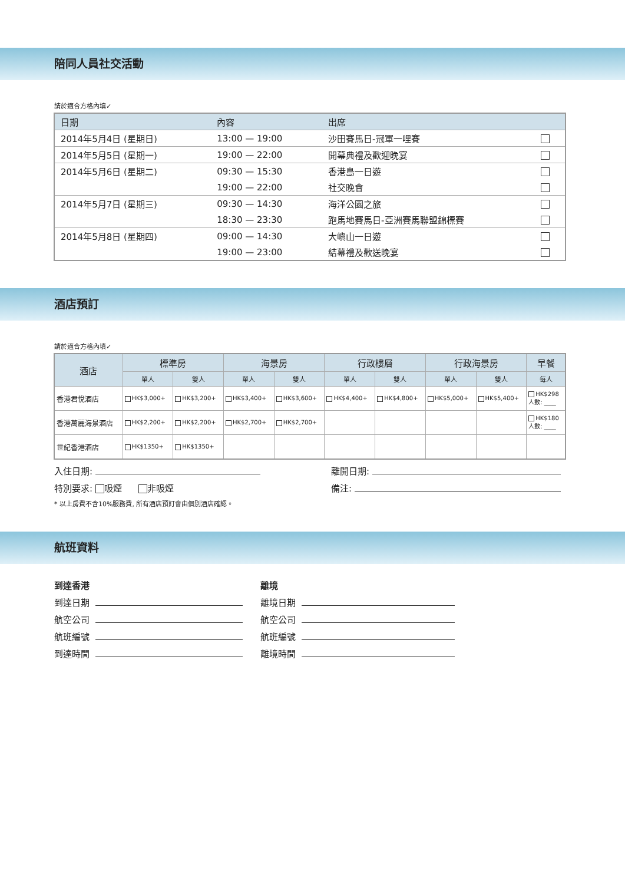陪同人員社交活動
請於適合方格內填✓
| 日期 | 內容 | 出席 | |
| --- | --- | --- | --- |
| 2014年5月4日 (星期日) | 13:00 — 19:00 | 沙田賽馬日-冠軍一哩賽 | |
| 2014年5月5日 (星期一) | 19:00 — 22:00 | 開幕典禮及歡迎晚宴 | |
| 2014年5月6日 (星期二) | 09:30 — 15:30 | 香港島一日遊 | |
| | 19:00 — 22:00 | 社交晚會 | |
| 2014年5月7日 (星期三) | 09:30 — 14:30 | 海洋公園之旅 | |
| | 18:30 — 23:30 | 跑馬地賽馬日-亞洲賽馬聯盟錦標賽 | |
| 2014年5月8日 (星期四) | 09:00 — 14:30 | 大嶼山一日遊 | |
| | 19:00 — 23:00 | 結幕禮及歡送晚宴 | |
酒店預訂
請於適合方格內填✓
| 酒店 | 標準房 | | 海景房 | | 行政樓層 | | 行政海景房 | | 早餐 |
| --- | --- | --- | --- | --- | --- | --- | --- | --- | --- |
| | 單人 | 雙人 | 單人 | 雙人 | 單人 | 雙人 | 單人 | 雙人 | 每人 |
| 香港君悅酒店 | HK$3,000+ | HK$3,200+ | HK$3,400+ | HK$3,600+ | HK$4,400+ | HK$4,800+ | HK$5,000+ | HK$5,400+ | HK$298 人數: ____ |
| 香港萬麗海景酒店 | HK$2,200+ | HK$2,200+ | HK$2,700+ | HK$2,700+ | | | | | HK$180 人數: ____ |
| 世紀香港酒店 | HK$1350+ | HK$1350+ | | | | | | | |
入住日期: 離開日期:
特別要求: 吸煙 非吸煙 備注:
* 以上房費不含10%服務費, 所有酒店預訂會由個別酒店確認。
航班資料
到達香港
到達日期
航空公司
航班編號
到達時間
離境
離境日期
航空公司
航班編號
離境時間